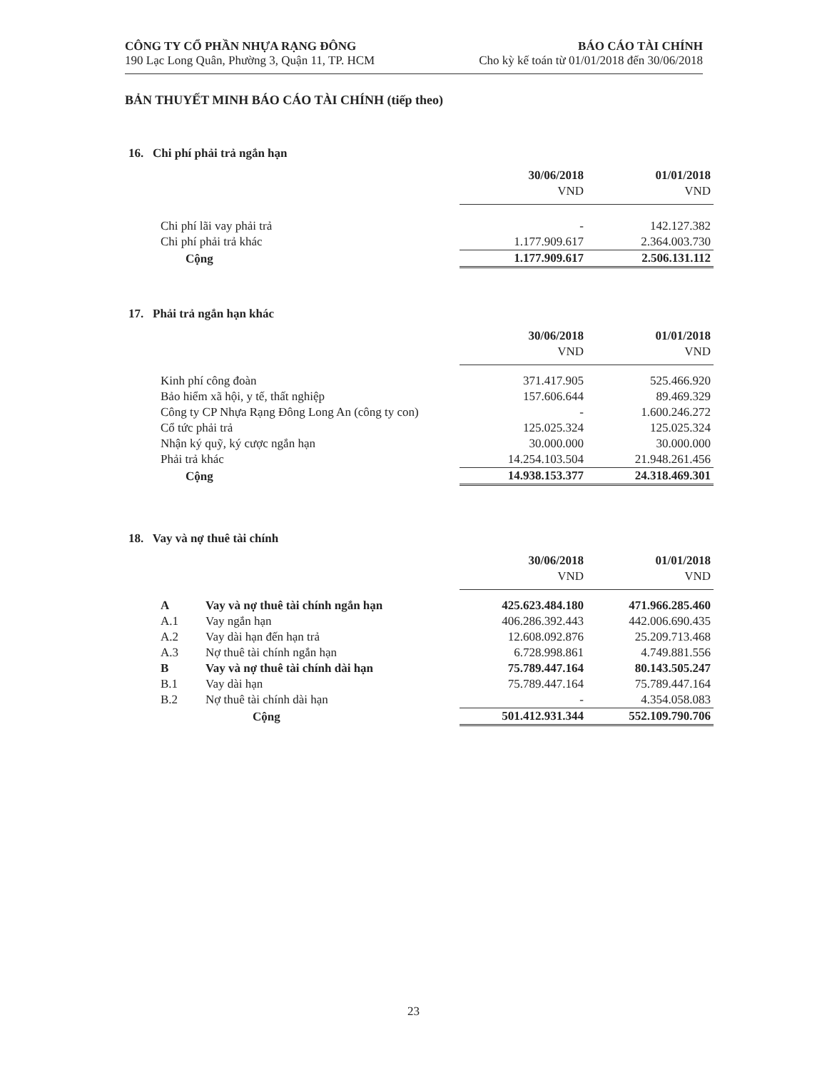CÔNG TY CỔ PHẦN NHỰA RẠNG ĐÔNG
190 Lạc Long Quân, Phường 3, Quận 11, TP. HCM
BÁO CÁO TÀI CHÍNH
Cho kỳ kế toán từ 01/01/2018 đến 30/06/2018
BẢN THUYẾT MINH BÁO CÁO TÀI CHÍNH (tiếp theo)
16. Chi phí phải trả ngắn hạn
| | 30/06/2018 | 01/01/2018 |
| | VND | VND |
| Chi phí lãi vay phải trả | - | 142.127.382 |
| Chi phí phải trả khác | 1.177.909.617 | 2.364.003.730 |
| Cộng | 1.177.909.617 | 2.506.131.112 |
17. Phải trả ngắn hạn khác
| | 30/06/2018 | 01/01/2018 |
| | VND | VND |
| Kinh phí công đoàn | 371.417.905 | 525.466.920 |
| Bảo hiểm xã hội, y tế, thất nghiệp | 157.606.644 | 89.469.329 |
| Công ty CP Nhựa Rạng Đông Long An (công ty con) | - | 1.600.246.272 |
| Cổ tức phải trả | 125.025.324 | 125.025.324 |
| Nhận ký quỹ, ký cược ngắn hạn | 30.000.000 | 30.000.000 |
| Phải trả khác | 14.254.103.504 | 21.948.261.456 |
| Cộng | 14.938.153.377 | 24.318.469.301 |
18. Vay và nợ thuê tài chính
| | | 30/06/2018 | 01/01/2018 |
| | | VND | VND |
| A | Vay và nợ thuê tài chính ngắn hạn | 425.623.484.180 | 471.966.285.460 |
| A.1 | Vay ngắn hạn | 406.286.392.443 | 442.006.690.435 |
| A.2 | Vay dài hạn đến hạn trả | 12.608.092.876 | 25.209.713.468 |
| A.3 | Nợ thuê tài chính ngắn hạn | 6.728.998.861 | 4.749.881.556 |
| B | Vay và nợ thuê tài chính dài hạn | 75.789.447.164 | 80.143.505.247 |
| B.1 | Vay dài hạn | 75.789.447.164 | 75.789.447.164 |
| B.2 | Nợ thuê tài chính dài hạn | - | 4.354.058.083 |
| | Cộng | 501.412.931.344 | 552.109.790.706 |
23